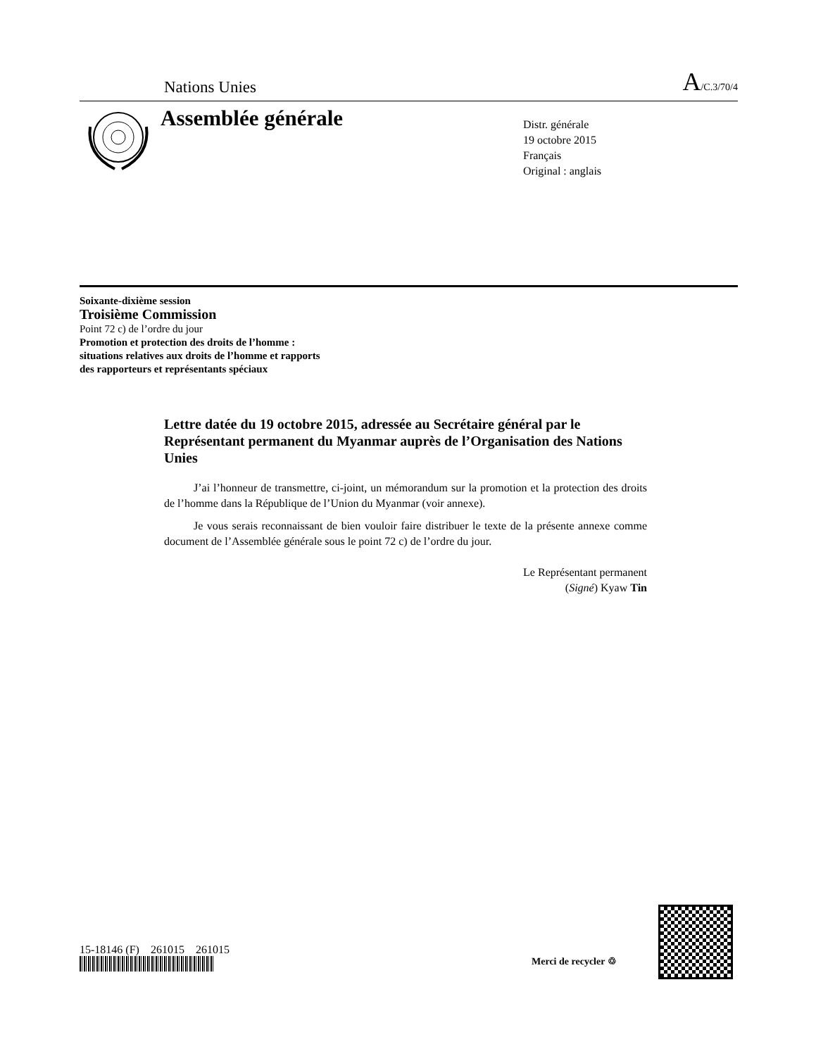Nations Unies A/C.3/70/4
Assemblée générale
Distr. générale
19 octobre 2015
Français
Original : anglais
Soixante-dixième session
Troisième Commission
Point 72 c) de l’ordre du jour
Promotion et protection des droits de l’homme :
situations relatives aux droits de l’homme et rapports
des rapporteurs et représentants spéciaux
Lettre datée du 19 octobre 2015, adressée au Secrétaire général par le Représentant permanent du Myanmar auprès de l’Organisation des Nations Unies
J’ai l’honneur de transmettre, ci-joint, un mémorandum sur la promotion et la protection des droits de l’homme dans la République de l’Union du Myanmar (voir annexe).
Je vous serais reconnaissant de bien vouloir faire distribuer le texte de la présente annexe comme document de l’Assemblée générale sous le point 72 c) de l’ordre du jour.
Le Représentant permanent
(Signé) Kyaw Tin
15-18146 (F) 261015 261015
Merci de recycler ♲